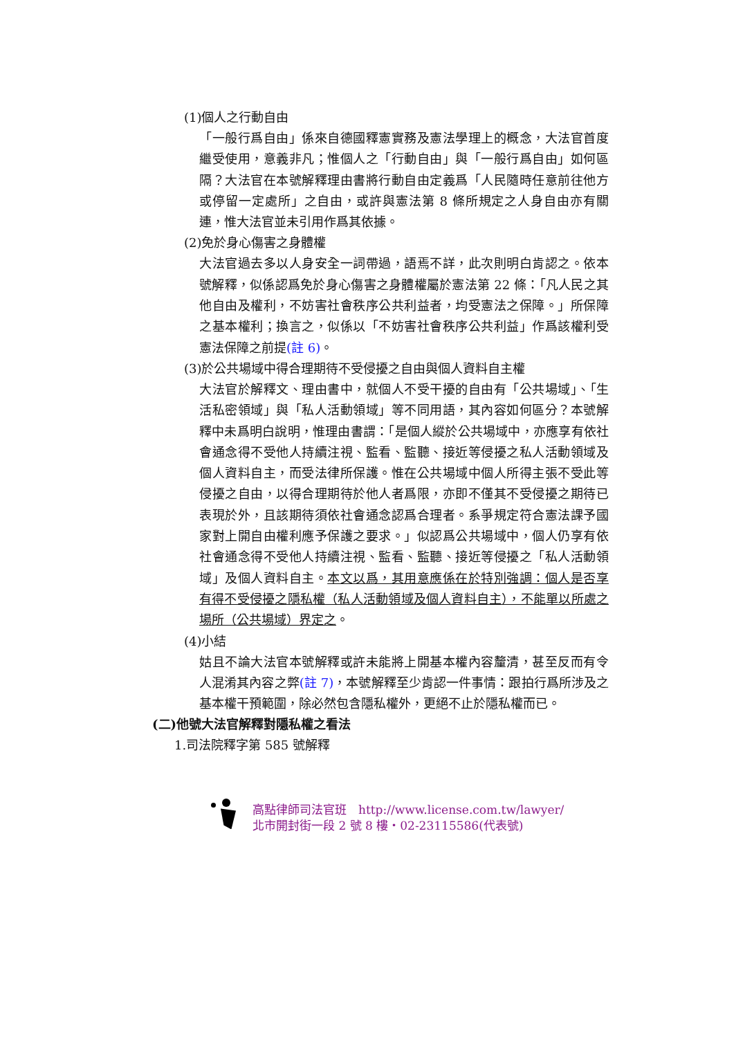(1)個人之行動自由
「一般行爲自由」係來自德國釋憲實務及憲法學理上的概念，大法官首度繼受使用，意義非凡；惟個人之「行動自由」與「一般行爲自由」如何區隔？大法官在本號解釋理由書將行動自由定義爲「人民隨時任意前往他方或停留一定處所」之自由，或許與憲法第 8 條所規定之人身自由亦有關連，惟大法官並未引用作爲其依據。
(2)免於身心傷害之身體權
大法官過去多以人身安全一詞帶過，語焉不詳，此次則明白肯認之。依本號解釋，似係認爲免於身心傷害之身體權屬於憲法第 22 條：「凡人民之其他自由及權利，不妨害社會秩序公共利益者，均受憲法之保障。」所保障之基本權利；換言之，似係以「不妨害社會秩序公共利益」作爲該權利受憲法保障之前提(註 6)。
(3)於公共場域中得合理期待不受侵擾之自由與個人資料自主權
大法官於解釋文、理由書中，就個人不受干擾的自由有「公共場域」、「生活私密領域」與「私人活動領域」等不同用語，其內容如何區分？本號解釋中未爲明白說明，惟理由書謂：「是個人縱於公共場域中，亦應享有依社會通念得不受他人持續注視、監看、監聽、接近等侵擾之私人活動領域及個人資料自主，而受法律所保護。惟在公共場域中個人所得主張不受此等侵擾之自由，以得合理期待於他人者爲限，亦即不僅其不受侵擾之期待已表現於外，且該期待須依社會通念認爲合理者。系爭規定符合憲法課予國家對上開自由權利應予保護之要求。」似認爲公共場域中，個人仍享有依社會通念得不受他人持續注視、監看、監聽、接近等侵擾之「私人活動領域」及個人資料自主。本文以爲，其用意應係在於特別強調：個人是否享有得不受侵擾之隱私權（私人活動領域及個人資料自主），不能單以所處之場所（公共場域）界定之。
(4)小結
姑且不論大法官本號解釋或許未能將上開基本權內容釐清，甚至反而有令人混淆其內容之弊(註 7)，本號解釋至少肯認一件事情：跟拍行爲所涉及之基本權干預範圍，除必然包含隱私權外，更絕不止於隱私權而已。
(二)他號大法官解釋對隱私權之看法
1.司法院釋字第 585 號解釋
高點律師司法官班　http://www.license.com.tw/lawyer/
北市開封街一段 2 號 8 樓・02-23115586(代表號)